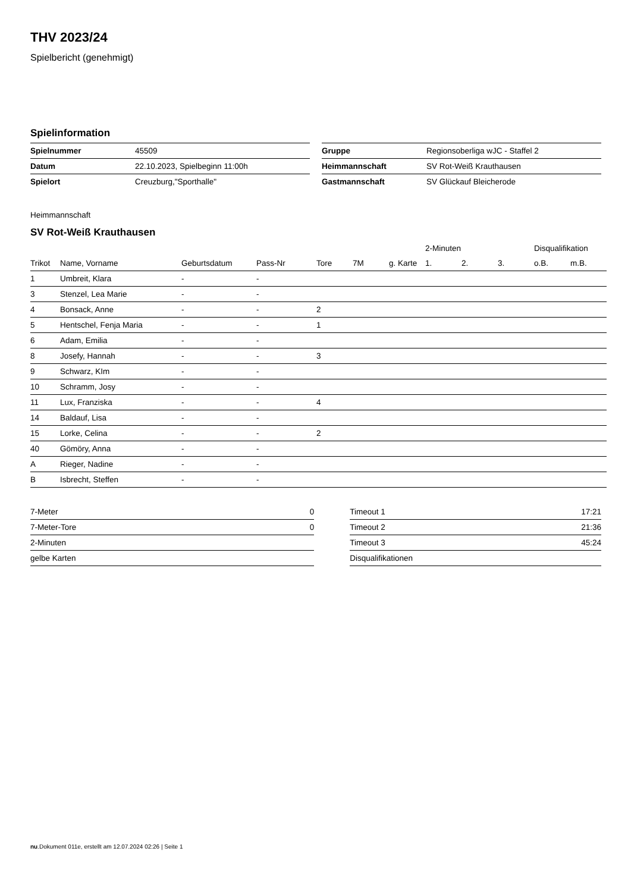THV 2023/24
Spielbericht (genehmigt)
Spielinformation
| Spielnummer | 45509 |
| Datum | 22.10.2023, Spielbeginn 11:00h |
| Spielort | Creuzburg,"Sporthalle" |
| Gruppe | Regionsoberliga wJC - Staffel 2 |
| Heimmannschaft | SV Rot-Weiß Krauthausen |
| Gastmannschaft | SV Glückauf Bleicherode |
Heimmannschaft
SV Rot-Weiß Krauthausen
| | | | | | | | 2-Minuten | | | Disqualifikation | |
| --- | --- | --- | --- | --- | --- | --- | --- | --- | --- | --- | --- |
| Trikot | Name, Vorname | Geburtsdatum | Pass-Nr | Tore | 7M | g. Karte | 1. | 2. | 3. | o.B. | m.B. |
| 1 | Umbreit, Klara | - | - | | | | | | | | |
| 3 | Stenzel, Lea Marie | - | - | | | | | | | | |
| 4 | Bonsack, Anne | - | - | 2 | | | | | | | |
| 5 | Hentschel, Fenja Maria | - | - | 1 | | | | | | | |
| 6 | Adam, Emilia | - | - | | | | | | | | |
| 8 | Josefy, Hannah | - | - | 3 | | | | | | | |
| 9 | Schwarz, KIm | - | - | | | | | | | | |
| 10 | Schramm, Josy | - | - | | | | | | | | |
| 11 | Lux, Franziska | - | - | 4 | | | | | | | |
| 14 | Baldauf, Lisa | - | - | | | | | | | | |
| 15 | Lorke, Celina | - | - | 2 | | | | | | | |
| 40 | Gömöry, Anna | - | - | | | | | | | | |
| A | Rieger, Nadine | - | - | | | | | | | | |
| B | Isbrecht, Steffen | - | - | | | | | | | | |
| 7-Meter | 0 |
| 7-Meter-Tore | 0 |
| 2-Minuten | |
| gelbe Karten | |
| Timeout 1 | 17:21 |
| Timeout 2 | 21:36 |
| Timeout 3 | 45:24 |
| Disqualifikationen | |
nu.Dokument 011e, erstellt am 12.07.2024 02:26 | Seite 1